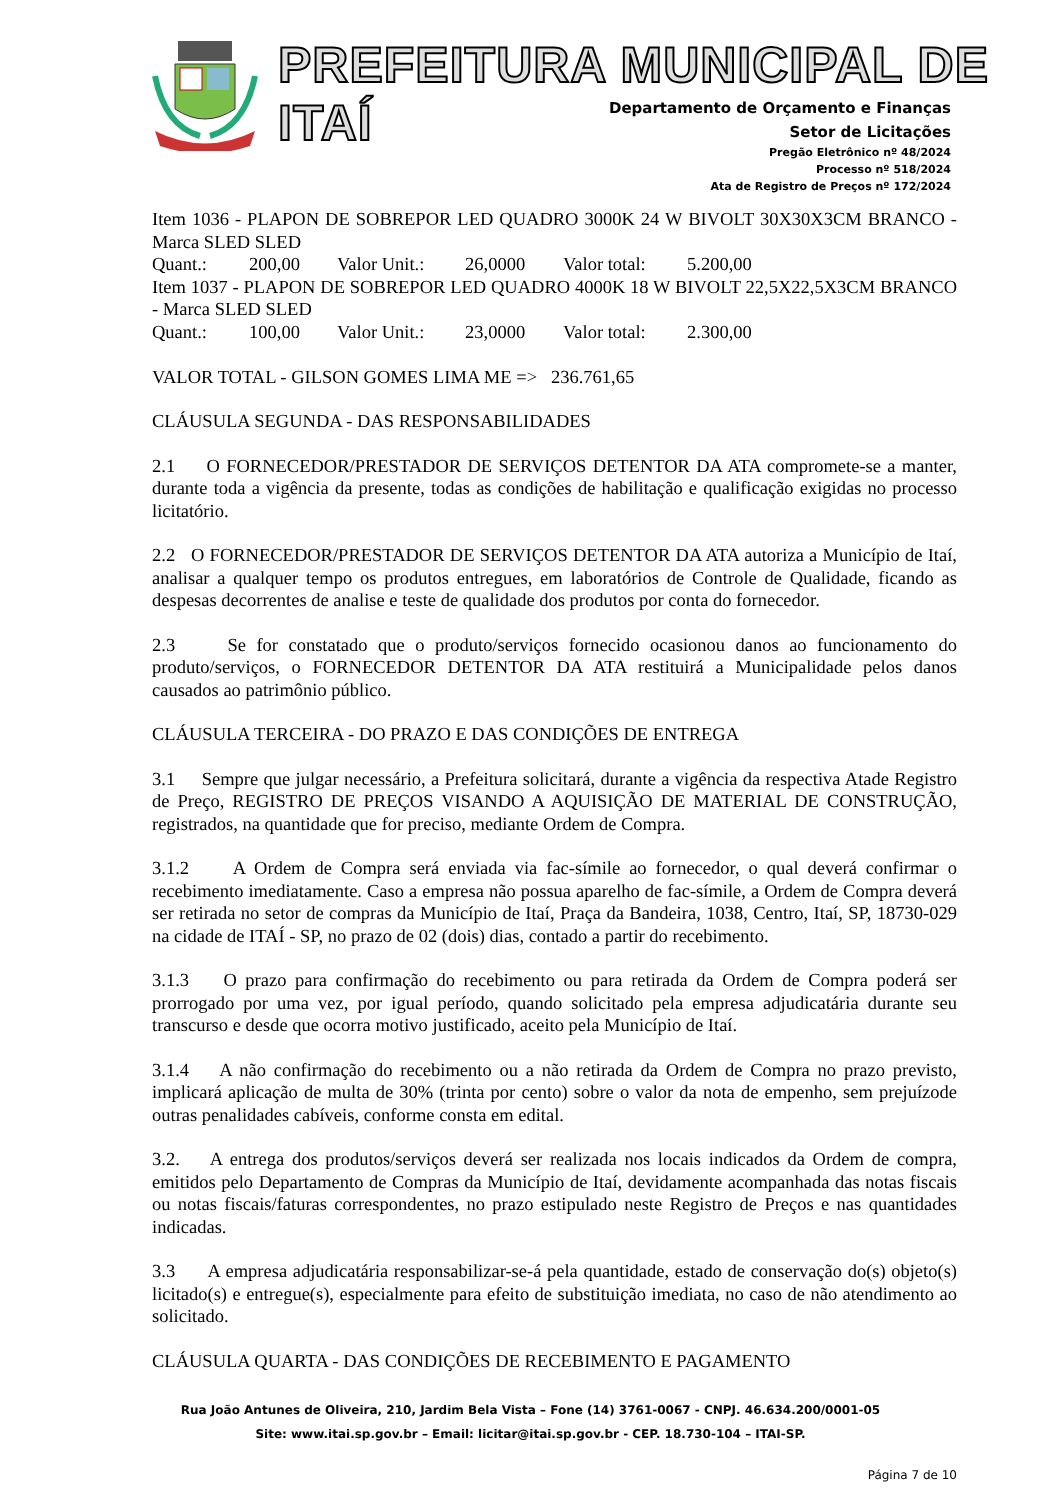PREFEITURA MUNICIPAL DE ITAÍ
Departamento de Orçamento e Finanças
Setor de Licitações
Pregão Eletrônico nº 48/2024
Processo nº 518/2024
Ata de Registro de Preços nº 172/2024
Item 1036 - PLAPON DE SOBREPOR LED QUADRO 3000K 24 W BIVOLT 30X30X3CM BRANCO - Marca SLED SLED
Quant.: 200,00 Valor Unit.: 26,0000 Valor total: 5.200,00
Item 1037 - PLAPON DE SOBREPOR LED QUADRO 4000K 18 W BIVOLT 22,5X22,5X3CM BRANCO - Marca SLED SLED
Quant.: 100,00 Valor Unit.: 23,0000 Valor total: 2.300,00
VALOR TOTAL - GILSON GOMES LIMA ME => 236.761,65
CLÁUSULA SEGUNDA - DAS RESPONSABILIDADES
2.1 O FORNECEDOR/PRESTADOR DE SERVIÇOS DETENTOR DA ATA compromete-se a manter, durante toda a vigência da presente, todas as condições de habilitação e qualificação exigidas no processo licitatório.
2.2 O FORNECEDOR/PRESTADOR DE SERVIÇOS DETENTOR DA ATA autoriza a Município de Itaí, analisar a qualquer tempo os produtos entregues, em laboratórios de Controle de Qualidade, ficando as despesas decorrentes de analise e teste de qualidade dos produtos por conta do fornecedor.
2.3 Se for constatado que o produto/serviços fornecido ocasionou danos ao funcionamento do produto/serviços, o FORNECEDOR DETENTOR DA ATA restituirá a Municipalidade pelos danos causados ao patrimônio público.
CLÁUSULA TERCEIRA - DO PRAZO E DAS CONDIÇÕES DE ENTREGA
3.1 Sempre que julgar necessário, a Prefeitura solicitará, durante a vigência da respectiva Atade Registro de Preço, REGISTRO DE PREÇOS VISANDO A AQUISIÇÃO DE MATERIAL DE CONSTRUÇÃO, registrados, na quantidade que for preciso, mediante Ordem de Compra.
3.1.2 A Ordem de Compra será enviada via fac-símile ao fornecedor, o qual deverá confirmar o recebimento imediatamente. Caso a empresa não possua aparelho de fac-símile, a Ordem de Compra deverá ser retirada no setor de compras da Município de Itaí, Praça da Bandeira, 1038, Centro, Itaí, SP, 18730-029 na cidade de ITAÍ - SP, no prazo de 02 (dois) dias, contado a partir do recebimento.
3.1.3 O prazo para confirmação do recebimento ou para retirada da Ordem de Compra poderá ser prorrogado por uma vez, por igual período, quando solicitado pela empresa adjudicatária durante seu transcurso e desde que ocorra motivo justificado, aceito pela Município de Itaí.
3.1.4 A não confirmação do recebimento ou a não retirada da Ordem de Compra no prazo previsto, implicará aplicação de multa de 30% (trinta por cento) sobre o valor da nota de empenho, sem prejuízode outras penalidades cabíveis, conforme consta em edital.
3.2. A entrega dos produtos/serviços deverá ser realizada nos locais indicados da Ordem de compra, emitidos pelo Departamento de Compras da Município de Itaí, devidamente acompanhada das notas fiscais ou notas fiscais/faturas correspondentes, no prazo estipulado neste Registro de Preços e nas quantidades indicadas.
3.3 A empresa adjudicatária responsabilizar-se-á pela quantidade, estado de conservação do(s) objeto(s) licitado(s) e entregue(s), especialmente para efeito de substituição imediata, no caso de não atendimento ao solicitado.
CLÁUSULA QUARTA - DAS CONDIÇÕES DE RECEBIMENTO E PAGAMENTO
Rua João Antunes de Oliveira, 210, Jardim Bela Vista – Fone (14) 3761-0067 - CNPJ. 46.634.200/0001-05
Site: www.itai.sp.gov.br – Email: licitar@itai.sp.gov.br - CEP. 18.730-104 – ITAI-SP.
Página 7 de 10